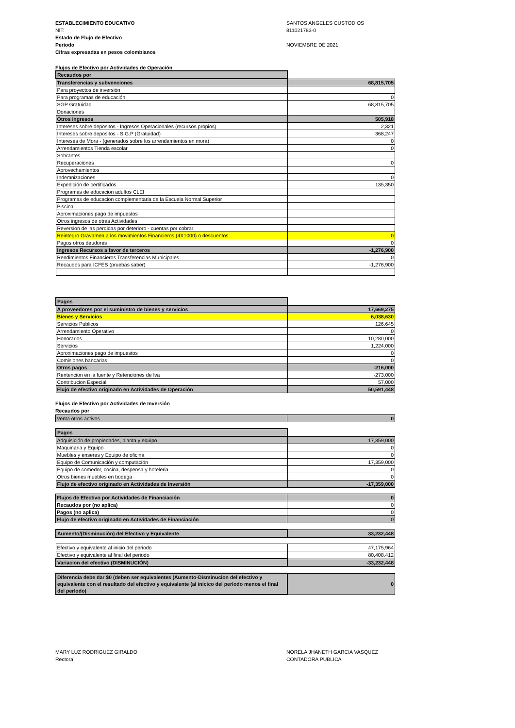ESTABLECIMIENTO EDUCATIVO
NIT:
Estado de Flujo de Efectivo
Periodo
Cifras expresadas en pesos colombianos
SANTOS ANGELES CUSTODIOS
811021783-0
NOVIEMBRE DE 2021
Flujos de Efectivo por Actividades de Operación
| Recaudos por | |
| Transferencias y subvenciones | 68,815,705 |
| Para proyectos de inversión | |
| Para programas de educación | 0 |
| SGP Gratuidad | 68,815,705 |
| Donaciones | |
| Otros ingresos | 505,918 |
| Intereses sobre depositos - Ingresos Operacionales (recursos propios) | 2,321 |
| Intereses sobre depositos - S.G.P (Gratuidad) | 368,247 |
| Intereses de Mora - (generados sobre los arrendamientos en mora) | 0 |
| Arrendamientos Tienda escolar | 0 |
| Sobrantes | |
| Recuperaciones | 0 |
| Aprovechamientos | |
| Indemnizaciones | 0 |
| Expedición de certificados | 135,350 |
| Programas de educacion adultos CLEI | |
| Programas de educacion complementaria de la Escuela Normal Superior | |
| Piscina | |
| Aproximaciones pago de impuestos | |
| Otros ingresos de otras Actividades | |
| Reversion de las perdidas por deterioro - cuentas por cobrar | |
| Reintegro Gravamen a los movimientos Financieros (4X1000) o descuentos | 0 |
| Pagos otros deudores | 0 |
| Ingresos Recursos a favor de terceros | -1,276,900 |
| Rendimientos Financieros Transferencias Municipales | 0 |
| Recaudos para ICFES (pruebas saber) | -1,276,900 |
| Pagos | |
| A proveedores por el suministro de bienes y servicios | 17,669,275 |
| Bienes y Servicios | 6,038,630 |
| Servicios Publicos | 126,645 |
| Arrendamiento Operativo | 0 |
| Honorarios | 10,280,000 |
| Servicios | 1,224,000 |
| Aproximaciones pago de impuestos | 0 |
| Comisiones bancarias | 0 |
| Otros pagos | -216,000 |
| Rentencion en la fuente y Retenciones de Iva | -273,000 |
| Contribucion Especial | 57,000 |
| Flujo de efectivo originado en Actividades de Operación | 50,591,448 |
Flujos de Efectivo por Actividades de Inversión
Recaudos por
| Venta otros activos | 0 |
| Pagos | |
| Adquisición de propiedades, planta y equipo | 17,359,000 |
| Maquinaria y Equipo | 0 |
| Muebles y enseres y Equipo de oficina | 0 |
| Equipo de Comunicación y computación | 17,359,000 |
| Equipo de comedor, cocina, despensa y hoteleria | 0 |
| Otros bienes muebles en bodega | 0 |
| Flujo de efectivo originado en Actividades de Inversión | -17,359,000 |
| Flujos de Efectivo por Actividades de Financiación | 0 |
| Recaudos por (no aplica) | 0 |
| Pagos (no aplica) | 0 |
| Flujo de efectivo originado en Actividades de Financiación | 0 |
| Aumento/(Disminución) del Efectivo y Equivalente | 33,232,448 |
| Efectivo y equivalente al inicio del periodo | 47,175,964 |
| Efectivo y equivalente al final del periodo | 80,408,412 |
| Variacion del efectivo (DISMINUCIÓN) | -33,232,448 |
| Diferencia debe dar $0 (deben ser equivalentes (Aumento-Disminucion del efectivo y equivalente con el resultado del efectivo y equivalente (al inicico del período menos el final del período) | 0 |
MARY LUZ RODRIGUEZ GIRALDO
Rectora
NORELA JHANETH GARCIA VASQUEZ
CONTADORA PUBLICA